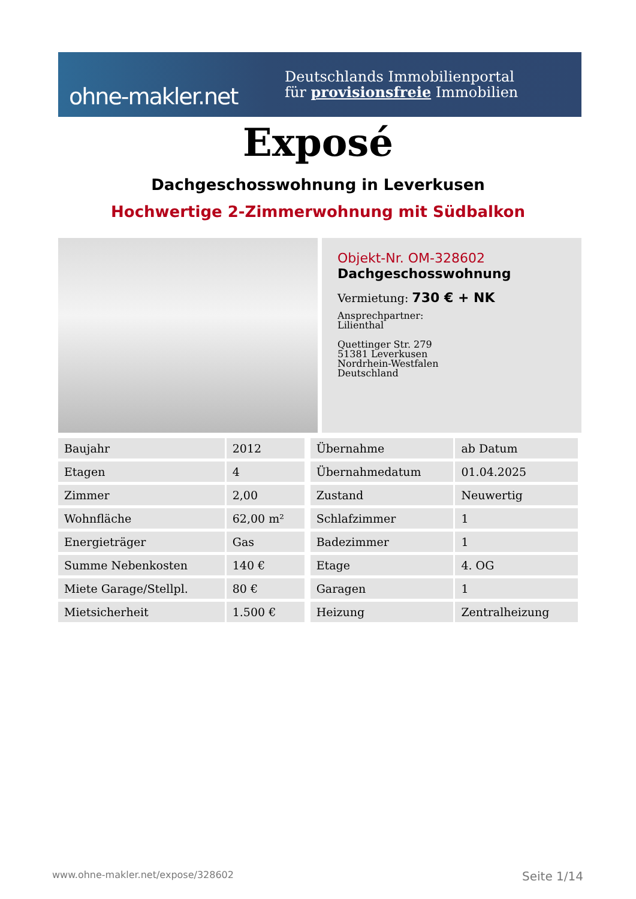ohne-makler.net
Deutschlands Immobilienportal
für provisionsfreie Immobilien
Exposé
Dachgeschosswohnung in Leverkusen
Hochwertige 2-Zimmerwohnung mit Südbalkon
Objekt-Nr. OM-328602
Dachgeschosswohnung
Vermietung: 730 € + NK
Ansprechpartner:
Lilienthal
Quettinger Str. 279
51381 Leverkusen
Nordrhein-Westfalen
Deutschland
| Baujahr | 2012 | | Übernahme | ab Datum |
| Etagen | 4 | | Übernahmedatum | 01.04.2025 |
| Zimmer | 2,00 | | Zustand | Neuwertig |
| Wohnfläche | 62,00 m² | | Schlafzimmer | 1 |
| Energieträger | Gas | | Badezimmer | 1 |
| Summe Nebenkosten | 140 € | | Etage | 4. OG |
| Miete Garage/Stellpl. | 80 € | | Garagen | 1 |
| Mietsicherheit | 1.500 € | | Heizung | Zentralheizung |
www.ohne-makler.net/expose/328602 Seite 1/14